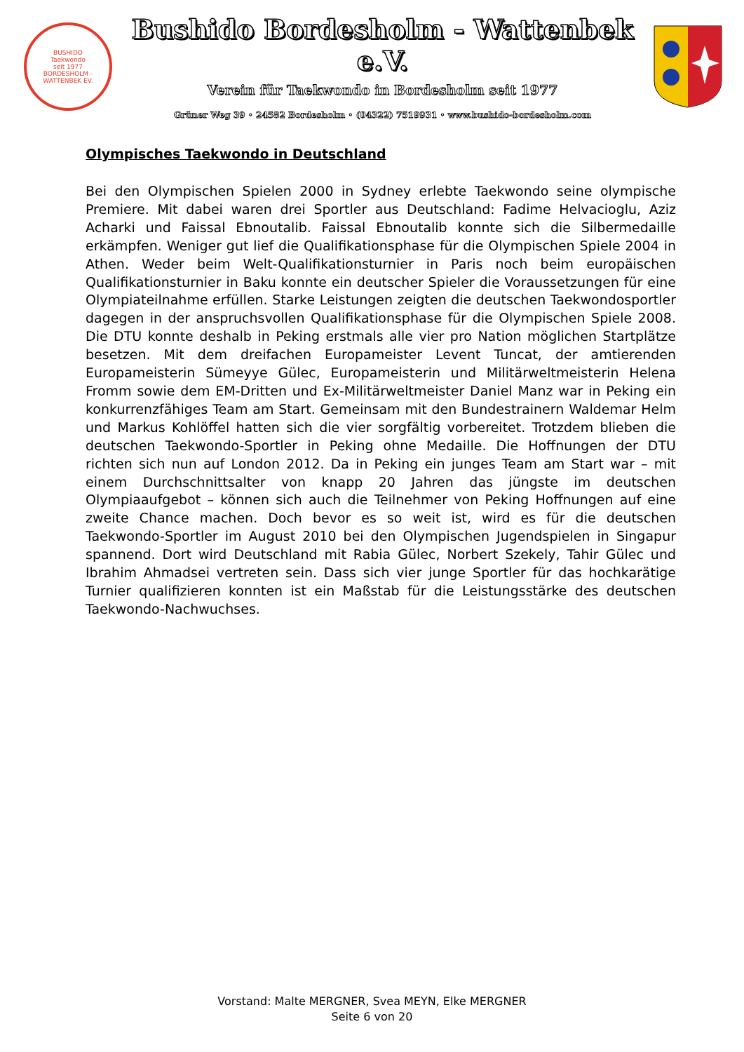BUSHIDO
Taekwondo
seit 1977
BORDESHOLM - WATTENBEK EV.
Bushido Bordesholm - Wattenbek e.V.
Verein für Taekwondo in Bordesholm seit 1977
Grüner Weg 39 ◦ 24582 Bordesholm ◦ (04322) 7519931 ◦ www.bushido-bordesholm.com
Olympisches Taekwondo in Deutschland
Bei den Olympischen Spielen 2000 in Sydney erlebte Taekwondo seine olympische Premiere. Mit dabei waren drei Sportler aus Deutschland: Fadime Helvacioglu, Aziz Acharki und Faissal Ebnoutalib. Faissal Ebnoutalib konnte sich die Silbermedaille erkämpfen. Weniger gut lief die Qualifikationsphase für die Olympischen Spiele 2004 in Athen. Weder beim Welt-Qualifikationsturnier in Paris noch beim europäischen Qualifikationsturnier in Baku konnte ein deutscher Spieler die Voraussetzungen für eine Olympiateilnahme erfüllen. Starke Leistungen zeigten die deutschen Taekwondosportler dagegen in der anspruchsvollen Qualifikationsphase für die Olympischen Spiele 2008. Die DTU konnte deshalb in Peking erstmals alle vier pro Nation möglichen Startplätze besetzen. Mit dem dreifachen Europameister Levent Tuncat, der amtierenden Europameisterin Sümeyye Gülec, Europameisterin und Militärweltmeisterin Helena Fromm sowie dem EM-Dritten und Ex-Militärweltmeister Daniel Manz war in Peking ein konkurrenzfähiges Team am Start. Gemeinsam mit den Bundestrainern Waldemar Helm und Markus Kohlöffel hatten sich die vier sorgfältig vorbereitet. Trotzdem blieben die deutschen Taekwondo-Sportler in Peking ohne Medaille. Die Hoffnungen der DTU richten sich nun auf London 2012. Da in Peking ein junges Team am Start war – mit einem Durchschnittsalter von knapp 20 Jahren das jüngste im deutschen Olympiaaufgebot – können sich auch die Teilnehmer von Peking Hoffnungen auf eine zweite Chance machen. Doch bevor es so weit ist, wird es für die deutschen Taekwondo-Sportler im August 2010 bei den Olympischen Jugendspielen in Singapur spannend. Dort wird Deutschland mit Rabia Gülec, Norbert Szekely, Tahir Gülec und Ibrahim Ahmadsei vertreten sein. Dass sich vier junge Sportler für das hochkarätige Turnier qualifizieren konnten ist ein Maßstab für die Leistungsstärke des deutschen Taekwondo-Nachwuchses.
Vorstand: Malte MERGNER, Svea MEYN, Elke MERGNER
Seite 6 von 20